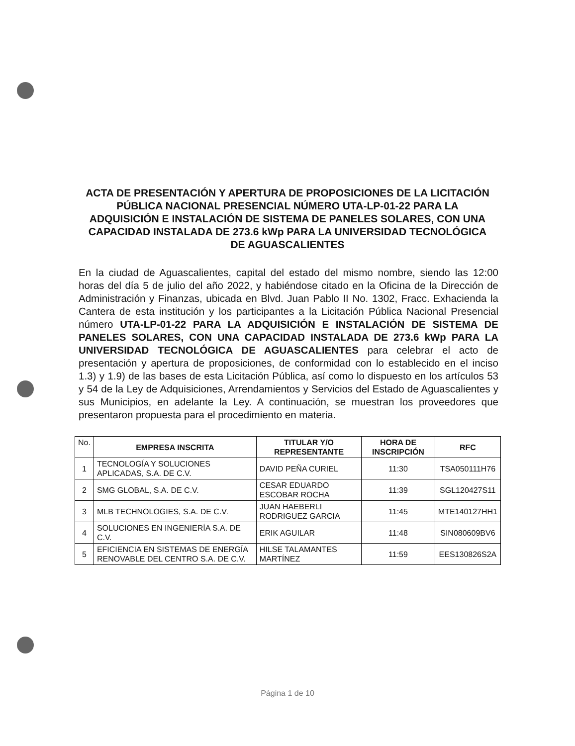ACTA DE PRESENTACIÓN Y APERTURA DE PROPOSICIONES DE LA LICITACIÓN PÚBLICA NACIONAL PRESENCIAL NÚMERO UTA-LP-01-22 PARA LA
ADQUISICIÓN E INSTALACIÓN DE SISTEMA DE PANELES SOLARES, CON UNA CAPACIDAD INSTALADA DE 273.6 kWp PARA LA UNIVERSIDAD TECNOLÓGICA DE AGUASCALIENTES
En la ciudad de Aguascalientes, capital del estado del mismo nombre, siendo las 12:00 horas del día 5 de julio del año 2022, y habiéndose citado en la Oficina de la Dirección de Administración y Finanzas, ubicada en Blvd. Juan Pablo II No. 1302, Fracc. Exhacienda la Cantera de esta institución y los participantes a la Licitación Pública Nacional Presencial número UTA-LP-01-22 PARA LA ADQUISICIÓN E INSTALACIÓN DE SISTEMA DE PANELES SOLARES, CON UNA CAPACIDAD INSTALADA DE 273.6 kWp PARA LA UNIVERSIDAD TECNOLÓGICA DE AGUASCALIENTES para celebrar el acto de presentación y apertura de proposiciones, de conformidad con lo establecido en el inciso 1.3) y 1.9) de las bases de esta Licitación Pública, así como lo dispuesto en los artículos 53 y 54 de la Ley de Adquisiciones, Arrendamientos y Servicios del Estado de Aguascalientes y sus Municipios, en adelante la Ley. A continuación, se muestran los proveedores que presentaron propuesta para el procedimiento en materia.
| No. | EMPRESA INSCRITA | TITULAR Y/O REPRESENTANTE | HORA DE INSCRIPCIÓN | RFC |
| --- | --- | --- | --- | --- |
| 1 | TECNOLOGÍA Y SOLUCIONES APLICADAS, S.A. DE C.V. | DAVID PEÑA CURIEL | 11:30 | TSA050111H76 |
| 2 | SMG GLOBAL, S.A. DE C.V. | CESAR EDUARDO ESCOBAR ROCHA | 11:39 | SGL120427S11 |
| 3 | MLB TECHNOLOGIES, S.A. DE C.V. | JUAN HAEBERLI RODRIGUEZ GARCIA | 11:45 | MTE140127HH1 |
| 4 | SOLUCIONES EN INGENIERÍA S.A. DE C.V. | ERIK AGUILAR | 11:48 | SIN080609BV6 |
| 5 | EFICIENCIA EN SISTEMAS DE ENERGÍA RENOVABLE DEL CENTRO S.A. DE C.V. | HILSE TALAMANTES MARTÍNEZ | 11:59 | EES130826S2A |
Página 1 de 10